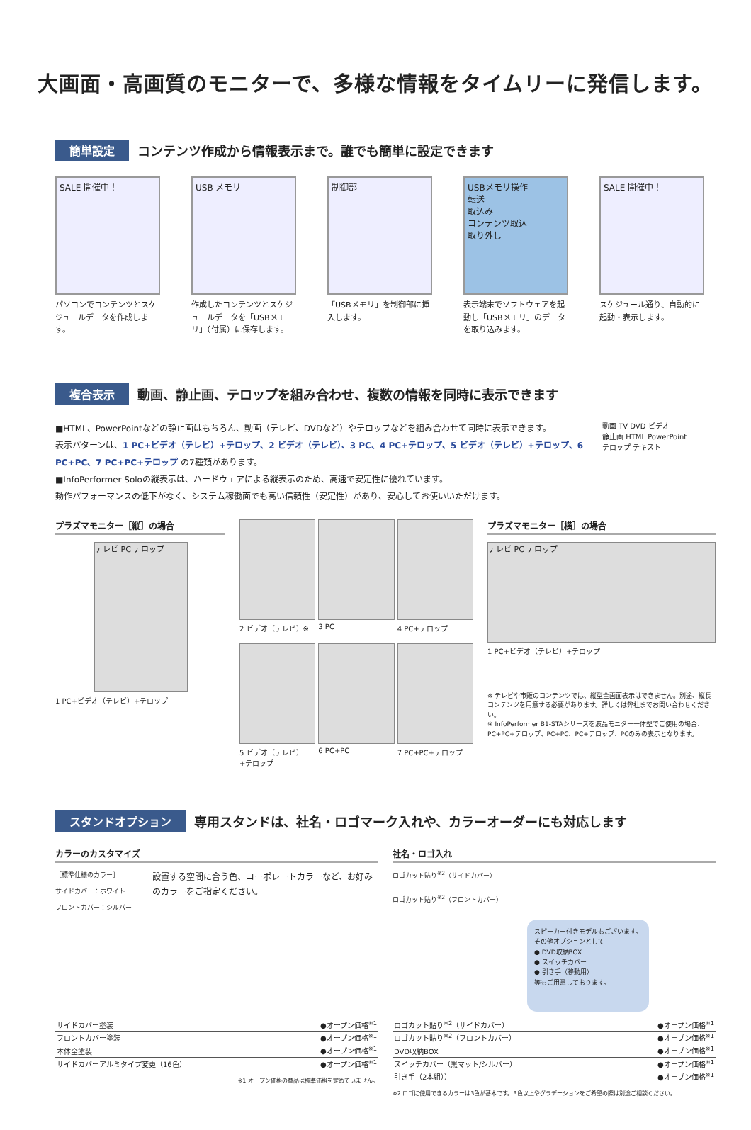大画面・高画質のモニターで、多様な情報をタイムリーに発信します。
簡単設定 コンテンツ作成から情報表示まで。誰でも簡単に設定できます
SALE 開催中！
パソコンでコンテンツとスケジュールデータを作成します。
USB メモリ
作成したコンテンツとスケジュールデータを「USBメモリ」（付属）に保存します。
制御部
「USBメモリ」を制御部に挿入します。
USBメモリ操作
転送
取込み
コンテンツ取込
取り外し
表示端末でソフトウェアを起動し「USBメモリ」のデータを取り込みます。
SALE 開催中！
スケジュール通り、自動的に起動・表示します。
複合表示 動画、静止画、テロップを組み合わせ、複数の情報を同時に表示できます
■HTML、PowerPointなどの静止画はもちろん、動画（テレビ、DVDなど）やテロップなどを組み合わせて同時に表示できます。
表示パターンは、1 PC+ビデオ（テレビ）+テロップ、2 ビデオ（テレビ）、3 PC、4 PC+テロップ、5 ビデオ（テレビ）+テロップ、6 PC+PC、7 PC+PC+テロップ の7種類があります。
■InfoPerformer Soloの縦表示は、ハードウェアによる縦表示のため、高速で安定性に優れています。
動作パフォーマンスの低下がなく、システム稼働面でも高い信頼性（安定性）があり、安心してお使いいただけます。
動画 TV DVD ビデオ
静止画 HTML PowerPoint
テロップ テキスト
プラズマモニター［縦］の場合
テレビ PC テロップ
1 PC+ビデオ（テレビ）+テロップ
2 ビデオ（テレビ）※
3 PC
4 PC+テロップ
5 ビデオ（テレビ）+テロップ
6 PC+PC
7 PC+PC+テロップ
プラズマモニター［横］の場合
テレビ PC テロップ
1 PC+ビデオ（テレビ）+テロップ
※ テレビや市販のコンテンツでは、縦型全画面表示はできません。別途、縦長コンテンツを用意する必要があります。詳しくは弊社までお問い合わせください。
※ InfoPerformer B1-STAシリーズを液晶モニター一体型でご使用の場合、PC+PC+テロップ、PC+PC、PC+テロップ、PCのみの表示となります。
スタンドオプション 専用スタンドは、社名・ロゴマーク入れや、カラーオーダーにも対応します
カラーのカスタマイズ
［標準仕様のカラー］
サイドカバー：ホワイト
フロントカバー：シルバー
設置する空間に合う色、コーポレートカラーなど、お好みのカラーをご指定ください。
| サイドカバー塗装 | ●オープン価格<sup>※1</sup> |
| フロントカバー塗装 | ●オープン価格<sup>※1</sup> |
| 本体全塗装 | ●オープン価格<sup>※1</sup> |
| サイドカバーアルミタイプ変更（16色） | ●オープン価格<sup>※1</sup> |
※1 オープン価格の商品は標準価格を定めていません。
社名・ロゴ入れ
ロゴカット貼り<sup>※2</sup>（サイドカバー）
ロゴカット貼り<sup>※2</sup>（フロントカバー）
スピーカー付きモデルもございます。
その他オプションとして
● DVD収納BOX
● スイッチカバー
● 引き手（移動用）
等もご用意しております。
| ロゴカット貼り<sup>※2</sup>（サイドカバー） | ●オープン価格<sup>※1</sup> |
| ロゴカット貼り<sup>※2</sup>（フロントカバー） | ●オープン価格<sup>※1</sup> |
| DVD収納BOX | ●オープン価格<sup>※1</sup> |
| スイッチカバー（黒マット/シルバー） | ●オープン価格<sup>※1</sup> |
| 引き手（2本組）） | ●オープン価格<sup>※1</sup> |
※2 ロゴに使用できるカラーは3色が基本です。3色以上やグラデーションをご希望の際は別途ご相談ください。